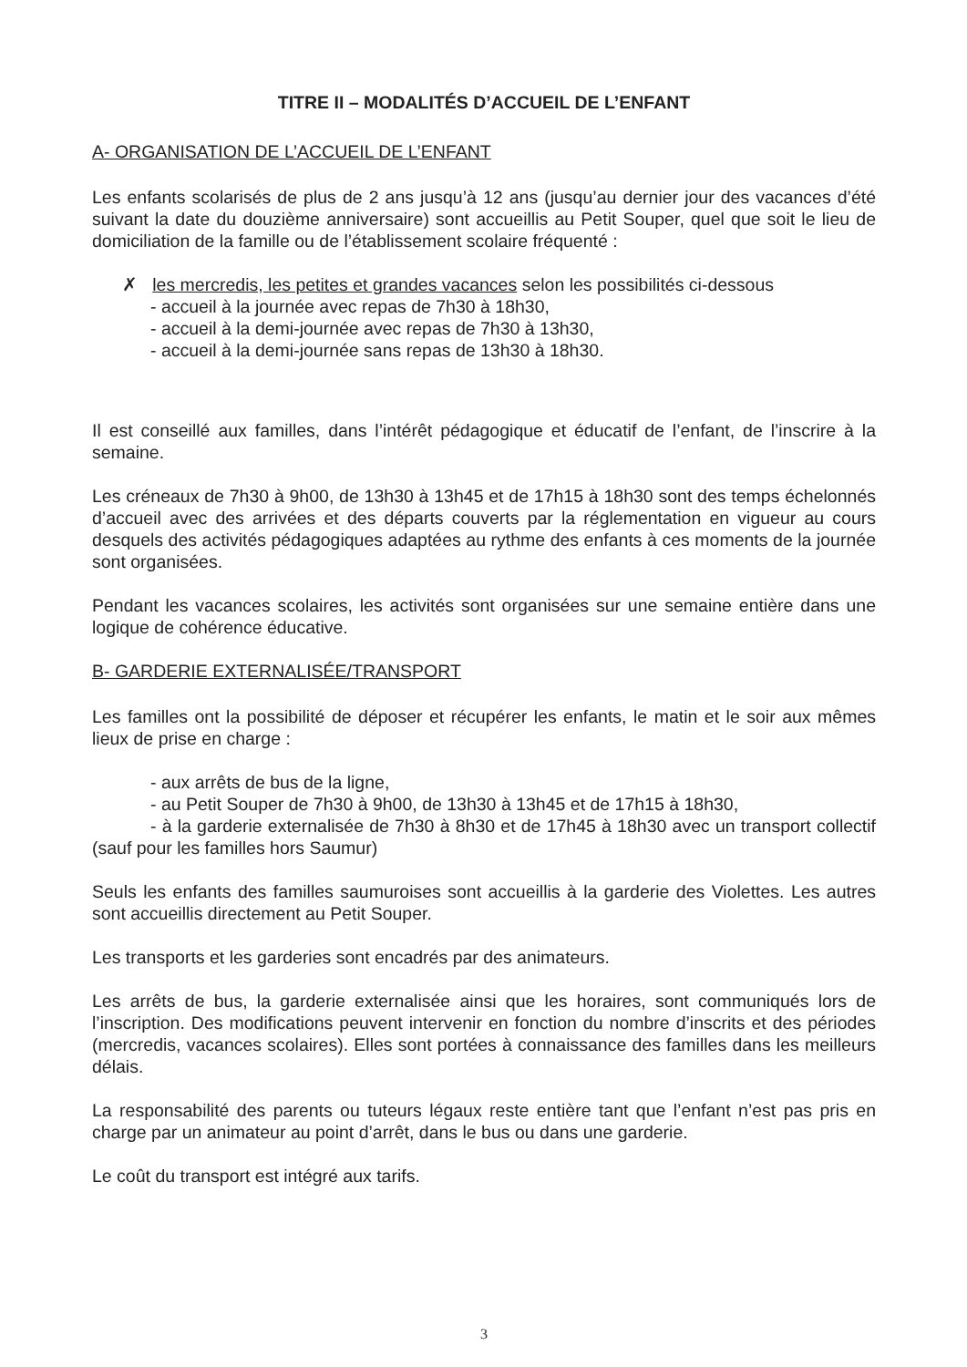TITRE II – MODALITÉS D’ACCUEIL DE L’ENFANT
A- ORGANISATION DE L’ACCUEIL DE L’ENFANT
Les enfants scolarisés de plus de 2 ans jusqu’à 12 ans (jusqu’au dernier jour des vacances d’été suivant la date du douzième anniversaire) sont accueillis au Petit Souper, quel que soit le lieu de domiciliation de la famille ou de l’établissement scolaire fréquenté :
✗ les mercredis, les petites et grandes vacances selon les possibilités ci-dessous
- accueil à la journée avec repas de 7h30 à 18h30,
- accueil à la demi-journée avec repas de 7h30 à 13h30,
- accueil à la demi-journée sans repas de 13h30 à 18h30.
Il est conseillé aux familles, dans l’intérêt pédagogique et éducatif de l’enfant, de l’inscrire à la semaine.
Les créneaux de 7h30 à 9h00, de 13h30 à 13h45 et de 17h15 à 18h30 sont des temps échelonnés d’accueil avec des arrivées et des départs couverts par la réglementation en vigueur au cours desquels des activités pédagogiques adaptées au rythme des enfants à ces moments de la journée sont organisées.
Pendant les vacances scolaires, les activités sont organisées sur une semaine entière dans une logique de cohérence éducative.
B- GARDERIE EXTERNALISÉE/TRANSPORT
Les familles ont la possibilité de déposer et récupérer les enfants, le matin et le soir aux mêmes lieux de prise en charge :
- aux arrêts de bus de la ligne,
- au Petit Souper de 7h30 à 9h00, de 13h30 à 13h45 et de 17h15 à 18h30,
- à la garderie externalisée de 7h30 à 8h30 et de 17h45 à 18h30 avec un transport collectif (sauf pour les familles hors Saumur)
Seuls les enfants des familles saumuroises sont accueillis à la garderie des Violettes. Les autres sont accueillis directement au Petit Souper.
Les transports et les garderies sont encadrés par des animateurs.
Les arrêts de bus, la garderie externalisée ainsi que les horaires, sont communiqués lors de l’inscription. Des modifications peuvent intervenir en fonction du nombre d’inscrits et des périodes (mercredis, vacances scolaires). Elles sont portées à connaissance des familles dans les meilleurs délais.
La responsabilité des parents ou tuteurs légaux reste entière tant que l’enfant n’est pas pris en charge par un animateur au point d’arrêt, dans le bus ou dans une garderie.
Le coût du transport est intégré aux tarifs.
3